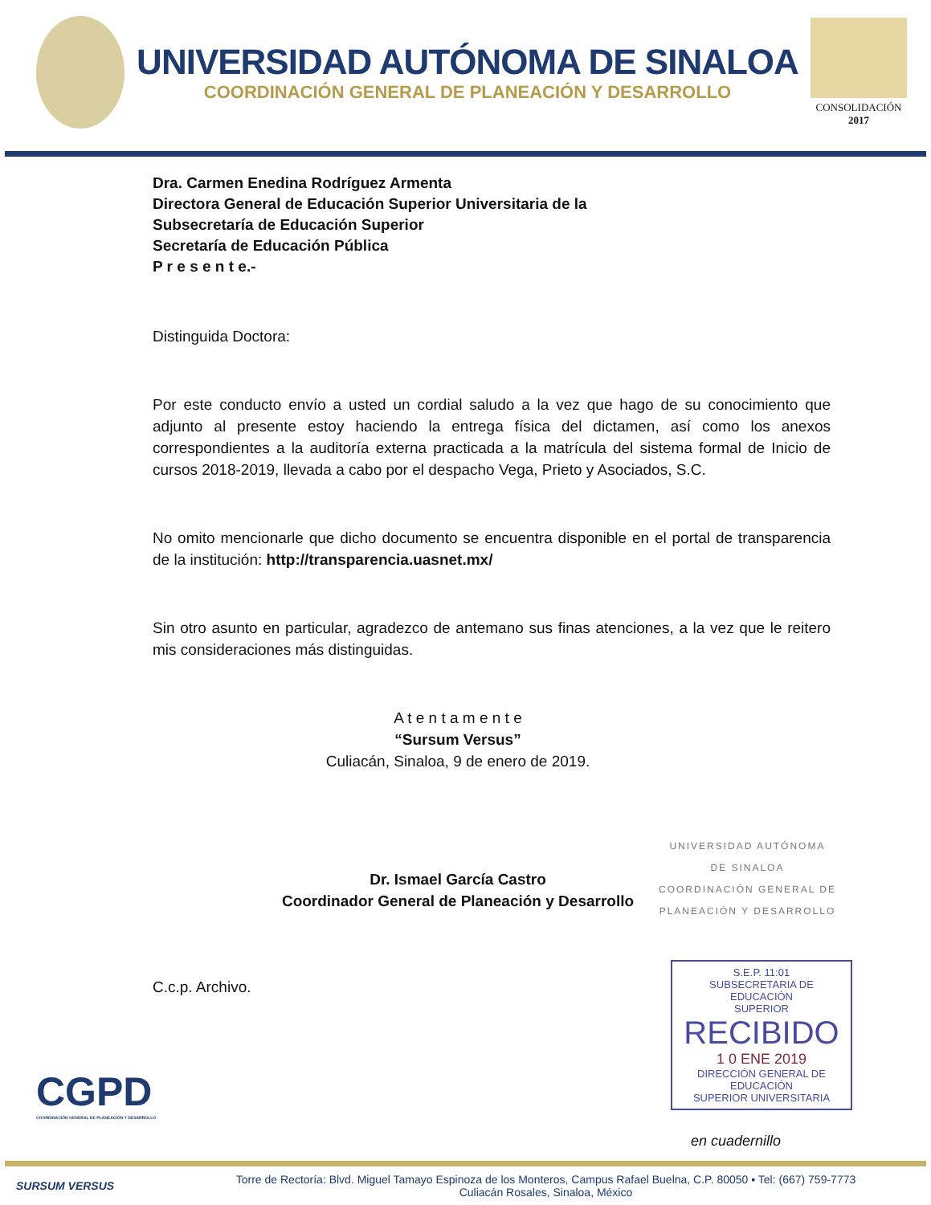UNIVERSIDAD AUTÓNOMA DE SINALOA
COORDINACIÓN GENERAL DE PLANEACIÓN Y DESARROLLO
CONSOLIDACIÓN
2017
Dra. Carmen Enedina Rodríguez Armenta
Directora General de Educación Superior Universitaria de la
Subsecretaría de Educación Superior
Secretaría de Educación Pública
P r e s e n t e.-
Distinguida Doctora:
Por este conducto envío a usted un cordial saludo a la vez que hago de su conocimiento que adjunto al presente estoy haciendo la entrega física del dictamen, así como los anexos correspondientes a la auditoría externa practicada a la matrícula del sistema formal de Inicio de cursos 2018-2019, llevada a cabo por el despacho Vega, Prieto y Asociados, S.C.
No omito mencionarle que dicho documento se encuentra disponible en el portal de transparencia de la institución: http://transparencia.uasnet.mx/
Sin otro asunto en particular, agradezco de antemano sus finas atenciones, a la vez que le reitero mis consideraciones más distinguidas.
A t e n t a m e n t e
“Sursum Versus”
Culiacán, Sinaloa, 9 de enero de 2019.
Dr. Ismael García Castro
Coordinador General de Planeación y Desarrollo
UNIVERSIDAD AUTÓNOMA
DE SINALOA
COORDINACIÓN GENERAL DE
PLANEACIÓN Y DESARROLLO
C.c.p. Archivo.
S.E.P. 11:01
SUBSECRETARIA DE EDUCACIÓN
SUPERIOR
RECIBIDO
1 0 ENE 2019
DIRECCIÓN GENERAL DE EDUCACIÓN
SUPERIOR UNIVERSITARIA
en cuadernillo
CGPD
COORDINACIÓN GENERAL DE PLANEACIÓN Y DESARROLLO
SURSUM VERSUS
Torre de Rectoría: Blvd. Miguel Tamayo Espinoza de los Monteros, Campus Rafael Buelna, C.P. 80050 ▪ Tel: (667) 759-7773
Culiacán Rosales, Sinaloa, México